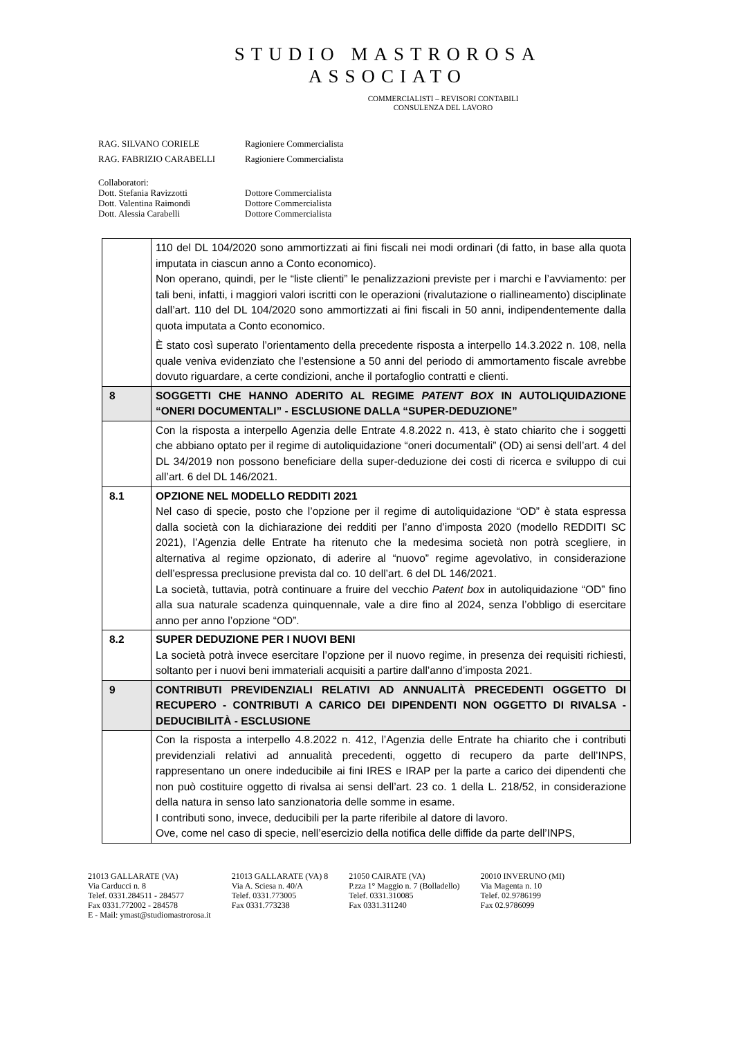STUDIO MASTROROSA
ASSOCIATO
COMMERCIALISTI – REVISORI CONTABILI
CONSULENZA DEL LAVORO
RAG. SILVANO CORIELE Ragioniere Commercialista
RAG. FABRIZIO CARABELLI Ragioniere Commercialista
Collaboratori:
Dott. Stefania Ravizzotti Dottore Commercialista
Dott. Valentina Raimondi Dottore Commercialista
Dott. Alessia Carabelli Dottore Commercialista
| | 110 del DL 104/2020 sono ammortizzati ai fini fiscali nei modi ordinari (di fatto, in base alla quota imputata in ciascun anno a Conto economico). Non operano, quindi, per le “liste clienti” le penalizzazioni previste per i marchi e l’avviamento: per tali beni, infatti, i maggiori valori iscritti con le operazioni (rivalutazione o riallineamento) disciplinate dall’art. 110 del DL 104/2020 sono ammortizzati ai fini fiscali in 50 anni, indipendentemente dalla quota imputata a Conto economico. È stato così superato l’orientamento della precedente risposta a interpello 14.3.2022 n. 108, nella quale veniva evidenziato che l’estensione a 50 anni del periodo di ammortamento fiscale avrebbe dovuto riguardare, a certe condizioni, anche il portafoglio contratti e clienti. |
| 8 | SOGGETTI CHE HANNO ADERITO AL REGIME PATENT BOX IN AUTOLIQUIDAZIONE “ONERI DOCUMENTALI” - ESCLUSIONE DALLA “SUPER-DEDUZIONE” |
| | Con la risposta a interpello Agenzia delle Entrate 4.8.2022 n. 413, è stato chiarito che i soggetti che abbiano optato per il regime di autoliquidazione “oneri documentali” (OD) ai sensi dell’art. 4 del DL 34/2019 non possono beneficiare della super-deduzione dei costi di ricerca e sviluppo di cui all’art. 6 del DL 146/2021. |
| 8.1 | OPZIONE NEL MODELLO REDDITI 2021 Nel caso di specie, posto che l’opzione per il regime di autoliquidazione “OD” è stata espressa dalla società con la dichiarazione dei redditi per l’anno d’imposta 2020 (modello REDDITI SC 2021), l’Agenzia delle Entrate ha ritenuto che la medesima società non potrà scegliere, in alternativa al regime opzionato, di aderire al “nuovo” regime agevolativo, in considerazione dell’espressa preclusione prevista dal co. 10 dell’art. 6 del DL 146/2021. La società, tuttavia, potrà continuare a fruire del vecchio Patent box in autoliquidazione “OD” fino alla sua naturale scadenza quinquennale, vale a dire fino al 2024, senza l’obbligo di esercitare anno per anno l’opzione “OD”. |
| 8.2 | SUPER DEDUZIONE PER I NUOVI BENI La società potrà invece esercitare l’opzione per il nuovo regime, in presenza dei requisiti richiesti, soltanto per i nuovi beni immateriali acquisiti a partire dall’anno d’imposta 2021. |
| 9 | CONTRIBUTI PREVIDENZIALI RELATIVI AD ANNUALITÀ PRECEDENTI OGGETTO DI RECUPERO - CONTRIBUTI A CARICO DEI DIPENDENTI NON OGGETTO DI RIVALSA - DEDUCIBILITÀ - ESCLUSIONE |
| | Con la risposta a interpello 4.8.2022 n. 412, l’Agenzia delle Entrate ha chiarito che i contributi previdenziali relativi ad annualità precedenti, oggetto di recupero da parte dell’INPS, rappresentano un onere indeducibile ai fini IRES e IRAP per la parte a carico dei dipendenti che non può costituire oggetto di rivalsa ai sensi dell’art. 23 co. 1 della L. 218/52, in considerazione della natura in senso lato sanzionatoria delle somme in esame. I contributi sono, invece, deducibili per la parte riferibile al datore di lavoro. Ove, come nel caso di specie, nell’esercizio della notifica delle diffide da parte dell’INPS, |
21013 GALLARATE (VA)
Via Carducci n. 8
Telef. 0331.284511 - 284577
Fax 0331.772002 - 284578
E - Mail: ymast@studiomastrorosa.it
21013 GALLARATE (VA) 8
Via A. Sciesa n. 40/A
Telef. 0331.773005
Fax 0331.773238
21050 CAIRATE (VA)
P.zza 1° Maggio n. 7 (Bolladello)
Telef. 0331.310085
Fax 0331.311240
20010 INVERUNO (MI)
Via Magenta n. 10
Telef. 02.9786199
Fax 02.9786099